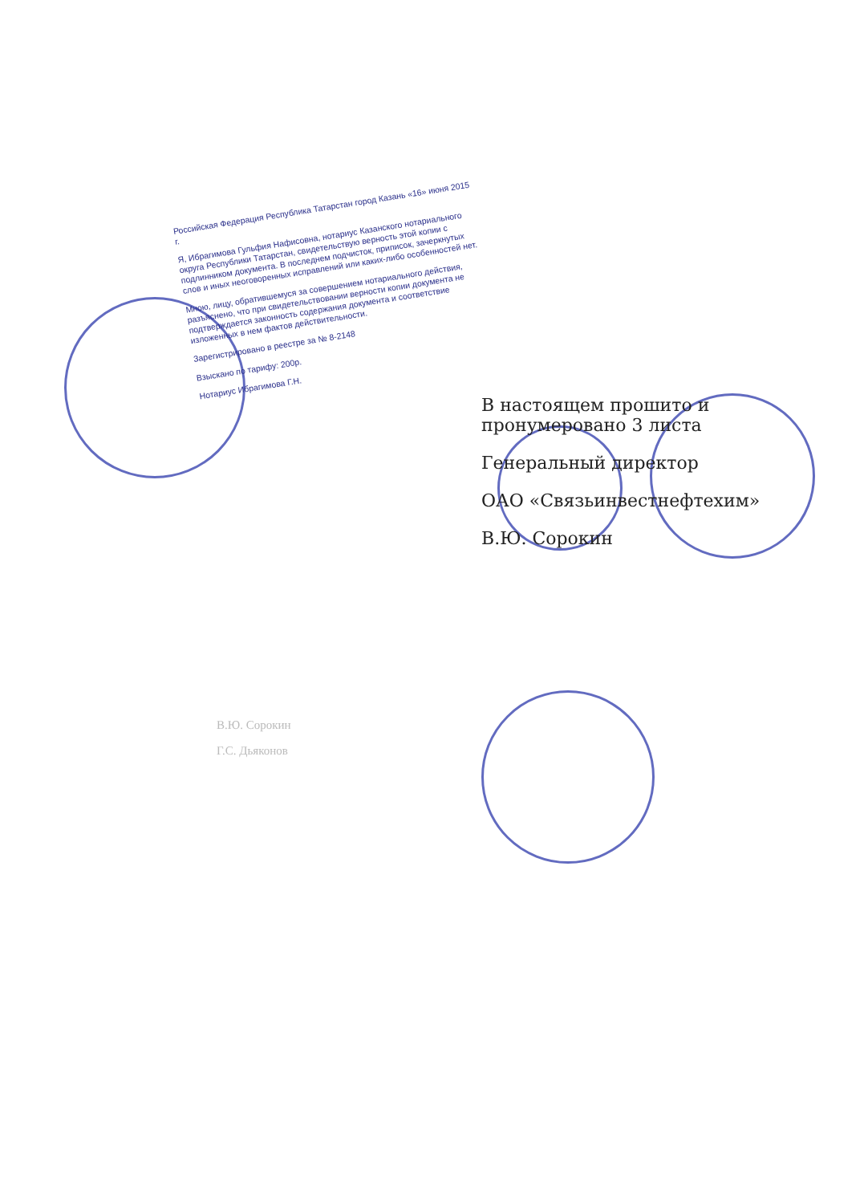Российская Федерация Республика Татарстан город Казань «16» июня 2015 г.
Я, Ибрагимова Гульфия Нафисовна, нотариус Казанского нотариального округа Республики Татарстан, свидетельствую верность этой копии с подлинником документа. В последнем подчисток, приписок, зачеркнутых слов и иных неоговоренных исправлений или каких-либо особенностей нет.
Мною, лицу, обратившемуся за совершением нотариального действия, разъяснено, что при свидетельствовании верности копии документа не подтверждается законность содержания документа и соответствие изложенных в нем фактов действительности.
Зарегистрировано в реестре за № 8-2148
Взыскано по тарифу: 200р.
Нотариус Ибрагимова Г.Н.
В настоящем прошито и пронумеровано 3 листа
Генеральный директор
ОАО «Связьинвестнефтехим»
В.Ю. Сорокин
В.Ю. Сорокин
Г.С. Дьяконов